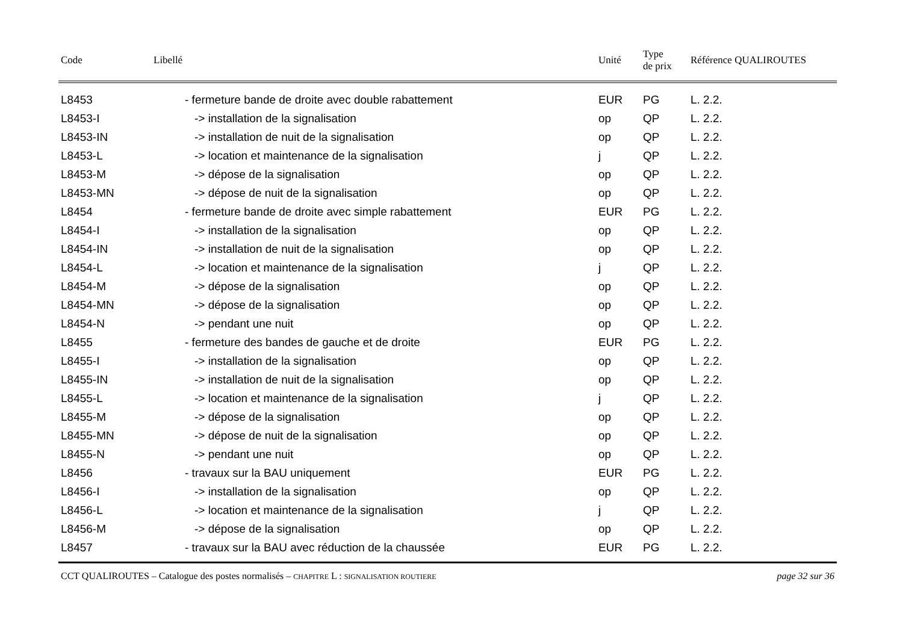| Code | Libellé | Unité | Type de prix | Référence QUALIROUTES |
| --- | --- | --- | --- | --- |
| L8453 | - fermeture bande de droite avec double rabattement | EUR | PG | L. 2.2. |
| L8453-I | -> installation de la signalisation | op | QP | L. 2.2. |
| L8453-IN | -> installation de nuit de la signalisation | op | QP | L. 2.2. |
| L8453-L | -> location et maintenance de la signalisation | j | QP | L. 2.2. |
| L8453-M | -> dépose de la signalisation | op | QP | L. 2.2. |
| L8453-MN | -> dépose de nuit de la signalisation | op | QP | L. 2.2. |
| L8454 | - fermeture bande de droite avec simple rabattement | EUR | PG | L. 2.2. |
| L8454-I | -> installation de la signalisation | op | QP | L. 2.2. |
| L8454-IN | -> installation de nuit de la signalisation | op | QP | L. 2.2. |
| L8454-L | -> location et maintenance de la signalisation | j | QP | L. 2.2. |
| L8454-M | -> dépose de la signalisation | op | QP | L. 2.2. |
| L8454-MN | -> dépose de la signalisation | op | QP | L. 2.2. |
| L8454-N | -> pendant une nuit | op | QP | L. 2.2. |
| L8455 | - fermeture des bandes de gauche et de droite | EUR | PG | L. 2.2. |
| L8455-I | -> installation de la signalisation | op | QP | L. 2.2. |
| L8455-IN | -> installation de nuit de la signalisation | op | QP | L. 2.2. |
| L8455-L | -> location et maintenance de la signalisation | j | QP | L. 2.2. |
| L8455-M | -> dépose de la signalisation | op | QP | L. 2.2. |
| L8455-MN | -> dépose de nuit de la signalisation | op | QP | L. 2.2. |
| L8455-N | -> pendant une nuit | op | QP | L. 2.2. |
| L8456 | - travaux sur la BAU uniquement | EUR | PG | L. 2.2. |
| L8456-I | -> installation de la signalisation | op | QP | L. 2.2. |
| L8456-L | -> location et maintenance de la signalisation | j | QP | L. 2.2. |
| L8456-M | -> dépose de la signalisation | op | QP | L. 2.2. |
| L8457 | - travaux sur la BAU avec réduction de la chaussée | EUR | PG | L. 2.2. |
CCT QUALIROUTES – Catalogue des postes normalisés – CHAPITRE L : SIGNALISATION ROUTIERE page 32 sur 36